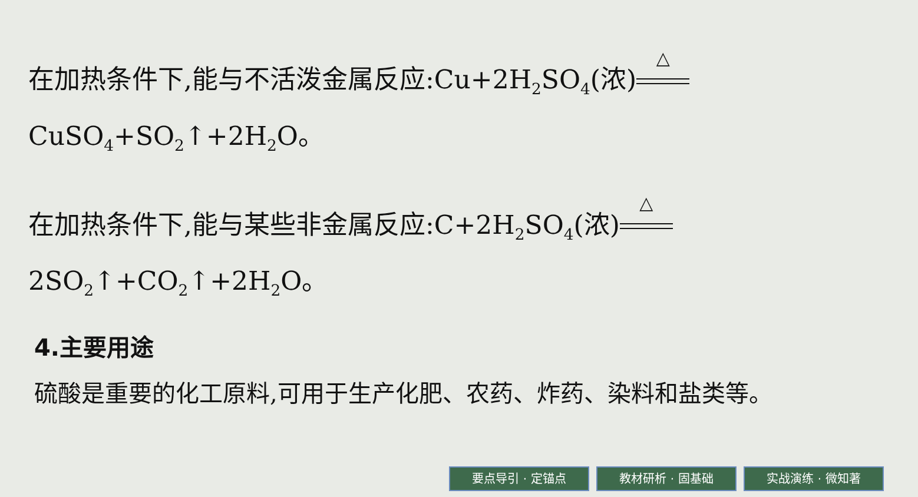在加热条件下,能与不活泼金属反应:Cu+2H<sub>2</sub>SO<sub>4</sub>(浓) △
CuSO<sub>4</sub>+SO<sub>2</sub>↑+2H<sub>2</sub>O。
在加热条件下,能与某些非金属反应:C+2H<sub>2</sub>SO<sub>4</sub>(浓) △
2SO<sub>2</sub>↑+CO<sub>2</sub>↑+2H<sub>2</sub>O。
4.主要用途
硫酸是重要的化工原料,可用于生产化肥、农药、炸药、染料和盐类等。
要点导引 · 定锚点 教材研析 · 固基础 实战演练 · 微知著